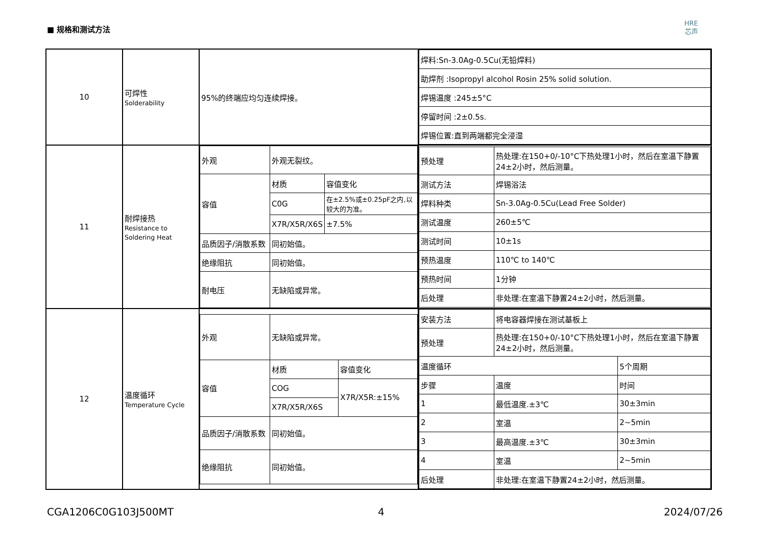■ 规格和测试方法
HRE
芯声
| 10 | 可焊性 Solderability | 95%的终端应均匀连续焊接。 | / 焊料:Sn-3.0Ag-0.5Cu(无铅焊料) / / 助焊剂 :Isopropyl alcohol Rosin 25% solid solution. / / 焊锡温度 :245±5°C / / 停留时间 :2±0.5s. / / 焊锡位置:直到两端都完全浸湿 / |
| 11 | 耐焊接热 Resistance to Soldering Heat | / 外观 / 外观无裂纹。 / / / 容值 / 材质 / 容值变化 / / / C0G / 在±2.5%或±0.25pF之内,以较大的为准。 / / / X7R/X5R/X6S / ±7.5% / / 品质因子/消散系数 / 同初始值。 / / / 绝缘阻抗 / 同初始值。 / / / 耐电压 / 无缺陷或异常。 / / | / 预处理 / 热处理:在150+0/-10°C下热处理1小时，然后在室温下静置24±2小时，然后测量。 / / 测试方法 / 焊锡浴法 / / 焊料种类 / Sn-3.0Ag-0.5Cu(Lead Free Solder) / / 测试温度 / 260±5℃ / / 测试时间 / 10±1s / / 预热温度 / 110℃ to 140℃ / / 预热时间 / 1分钟 / / 后处理 / 非处理:在室温下静置24±2小时，然后测量。 / |
| 12 | 温度循环 Temperature Cycle | / 外观 / 无缺陷或异常。 / / / 容值 / 材质 / 容值变化 / / / COG / X7R/X5R:±15% / / / X7R/X5R/X6S / / / 品质因子/消散系数 / 同初始值。 / / / 绝缘阻抗 / 同初始值。 / / | / 安装方法 / 将电容器焊接在测试基板上 / / / 预处理 / 热处理:在150+0/-10°C下热处理1小时，然后在室温下静置24±2小时，然后测量。 / / / 温度循环 / / 5个周期 / / 步骤 / 温度 / 时间 / / 1 / 最低温度.±3℃ / 30±3min / / 2 / 室温 / 2~5min / / 3 / 最高温度.±3℃ / 30±3min / / 4 / 室温 / 2~5min / / 后处理 / 非处理:在室温下静置24±2小时，然后测量。 / / |
CGA1206C0G103J500MT 4 2024/07/26